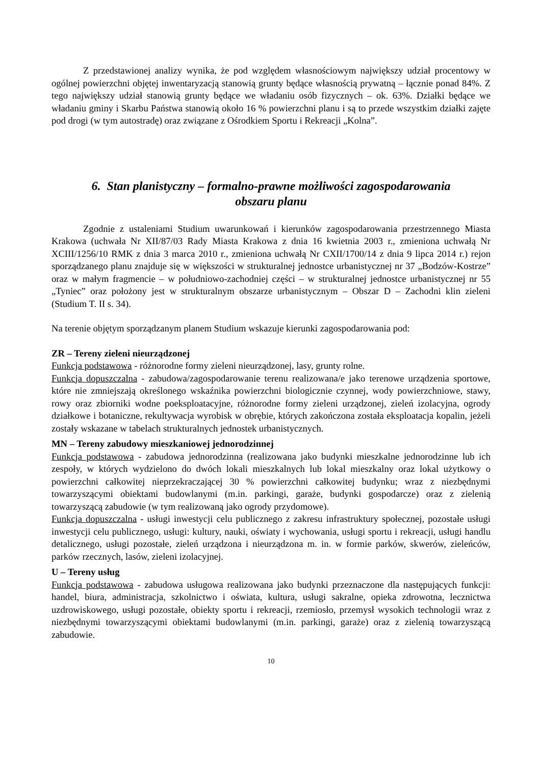Z przedstawionej analizy wynika, że pod względem własnościowym największy udział procentowy w ogólnej powierzchni objętej inwentaryzacją stanowią grunty będące własnością prywatną – łącznie ponad 84%. Z tego największy udział stanowią grunty będące we władaniu osób fizycznych – ok. 63%. Działki będące we władaniu gminy i Skarbu Państwa stanowią około 16 % powierzchni planu i są to przede wszystkim działki zajęte pod drogi (w tym autostradę) oraz związane z Ośrodkiem Sportu i Rekreacji „Kolna”.
6. Stan planistyczny – formalno-prawne możliwości zagospodarowania
obszaru planu
Zgodnie z ustaleniami Studium uwarunkowań i kierunków zagospodarowania przestrzennego Miasta Krakowa (uchwała Nr XII/87/03 Rady Miasta Krakowa z dnia 16 kwietnia 2003 r., zmieniona uchwałą Nr XCIII/1256/10 RMK z dnia 3 marca 2010 r., zmieniona uchwałą Nr CXII/1700/14 z dnia 9 lipca 2014 r.) rejon sporządzanego planu znajduje się w większości w strukturalnej jednostce urbanistycznej nr 37 „Bodzów-Kostrze” oraz w małym fragmencie – w południowo-zachodniej części – w strukturalnej jednostce urbanistycznej nr 55 „Tyniec” oraz położony jest w strukturalnym obszarze urbanistycznym – Obszar D – Zachodni klin zieleni (Studium T. II s. 34).
Na terenie objętym sporządzanym planem Studium wskazuje kierunki zagospodarowania pod:
ZR – Tereny zieleni nieurządzonej
Funkcja podstawowa - różnorodne formy zieleni nieurządzonej, lasy, grunty rolne.
Funkcja dopuszczalna - zabudowa/zagospodarowanie terenu realizowana/e jako terenowe urządzenia sportowe, które nie zmniejszają określonego wskaźnika powierzchni biologicznie czynnej, wody powierzchniowe, stawy, rowy oraz zbiorniki wodne poeksploatacyjne, różnorodne formy zieleni urządzonej, zieleń izolacyjna, ogrody działkowe i botaniczne, rekultywacja wyrobisk w obrębie, których zakończona została eksploatacja kopalin, jeżeli zostały wskazane w tabelach strukturalnych jednostek urbanistycznych.
MN – Tereny zabudowy mieszkaniowej jednorodzinnej
Funkcja podstawowa - zabudowa jednorodzinna (realizowana jako budynki mieszkalne jednorodzinne lub ich zespoły, w których wydzielono do dwóch lokali mieszkalnych lub lokal mieszkalny oraz lokal użytkowy o powierzchni całkowitej nieprzekraczającej 30 % powierzchni całkowitej budynku; wraz z niezbędnymi towarzyszącymi obiektami budowlanymi (m.in. parkingi, garaże, budynki gospodarcze) oraz z zielenią towarzyszącą zabudowie (w tym realizowaną jako ogrody przydomowe).
Funkcja dopuszczalna - usługi inwestycji celu publicznego z zakresu infrastruktury społecznej, pozostałe usługi inwestycji celu publicznego, usługi: kultury, nauki, oświaty i wychowania, usługi sportu i rekreacji, usługi handlu detalicznego, usługi pozostałe, zieleń urządzona i nieurządzona m. in. w formie parków, skwerów, zieleńców, parków rzecznych, lasów, zieleni izolacyjnej.
U – Tereny usług
Funkcja podstawowa - zabudowa usługowa realizowana jako budynki przeznaczone dla następujących funkcji: handel, biura, administracja, szkolnictwo i oświata, kultura, usługi sakralne, opieka zdrowotna, lecznictwa uzdrowiskowego, usługi pozostałe, obiekty sportu i rekreacji, rzemiosło, przemysł wysokich technologii wraz z niezbędnymi towarzyszącymi obiektami budowlanymi (m.in. parkingi, garaże) oraz z zielenią towarzyszącą zabudowie.
10